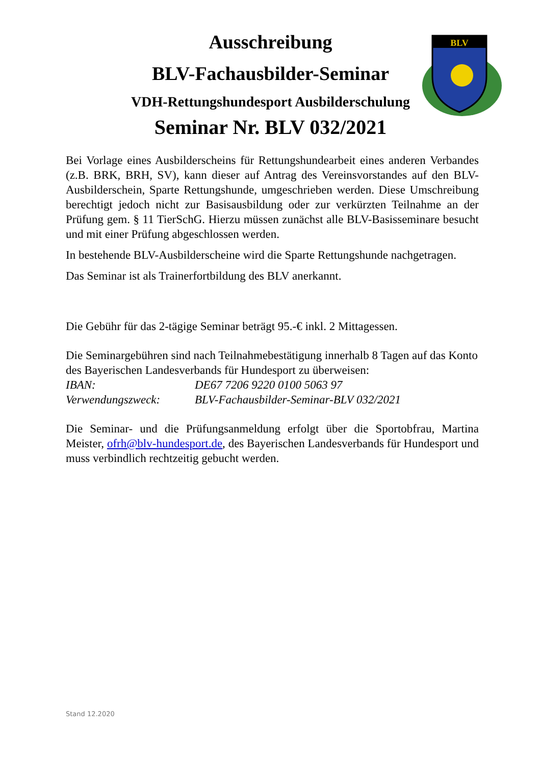Ausschreibung
BLV-Fachausbilder-Seminar
VDH-Rettungshundesport Ausbilderschulung
Seminar Nr. BLV 032/2021
BLV
Bei Vorlage eines Ausbilderscheins für Rettungshundearbeit eines anderen Verbandes (z.B. BRK, BRH, SV), kann dieser auf Antrag des Vereinsvorstandes auf den BLV-Ausbilderschein, Sparte Rettungshunde, umgeschrieben werden. Diese Umschreibung berechtigt jedoch nicht zur Basisausbildung oder zur verkürzten Teilnahme an der Prüfung gem. § 11 TierSchG. Hierzu müssen zunächst alle BLV-Basisseminare besucht und mit einer Prüfung abgeschlossen werden.
In bestehende BLV-Ausbilderscheine wird die Sparte Rettungshunde nachgetragen.
Das Seminar ist als Trainerfortbildung des BLV anerkannt.
Die Gebühr für das 2-tägige Seminar beträgt 95.-€ inkl. 2 Mittagessen.
Die Seminargebühren sind nach Teilnahmebestätigung innerhalb 8 Tagen auf das Konto des Bayerischen Landesverbands für Hundesport zu überweisen:
IBAN: DE67 7206 9220 0100 5063 97
Verwendungszweck: BLV-Fachausbilder-Seminar-BLV 032/2021
Die Seminar- und die Prüfungsanmeldung erfolgt über die Sportobfrau, Martina Meister, ofrh@blv-hundesport.de, des Bayerischen Landesverbands für Hundesport und muss verbindlich rechtzeitig gebucht werden.
Stand 12.2020